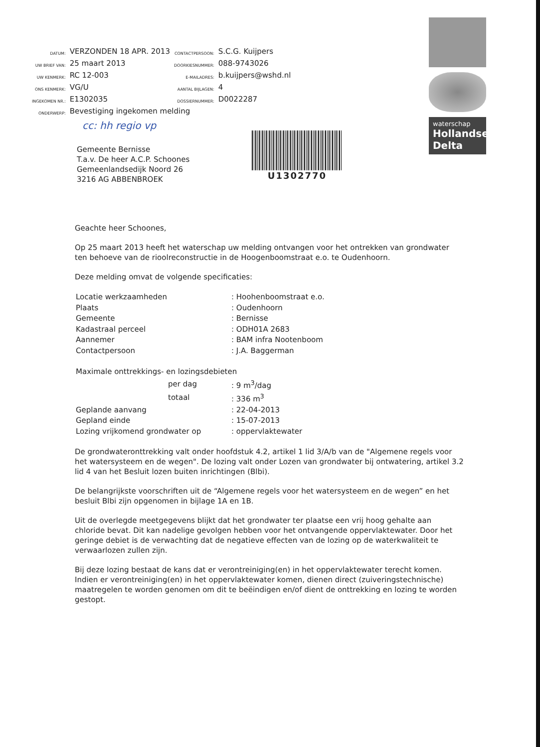| DATUM: | VERZONDEN 18 APR. 2013 | CONTACTPERSOON: | S.C.G. Kuijpers |
| UW BRIEF VAN: | 25 maart 2013 | DOORKIESNUMMER: | 088-9743026 |
| UW KENMERK: | RC 12-003 | E-MAILADRES: | b.kuijpers@wshd.nl |
| ONS KENMERK: | VG/U | AANTAL BIJLAGEN: | 4 |
| INGEKOMEN NR.: | E1302035 | DOSSIERNUMMER: | D0022287 |
| ONDERWERP: | Bevestiging ingekomen melding | | |
cc: hh regio vp
waterschap
Hollandse
Delta
Gemeente Bernisse
T.a.v. De heer A.C.P. Schoones
Gemeenlandsedijk Noord 26
3216 AG ABBENBROEK
U1302770
Geachte heer Schoones,
Op 25 maart 2013 heeft het waterschap uw melding ontvangen voor het ontrekken van grondwater ten behoeve van de rioolreconstructie in de Hoogenboomstraat e.o. te Oudenhoorn.
Deze melding omvat de volgende specificaties:
| Locatie werkzaamheden | : Hoohenboomstraat e.o. |
| Plaats | : Oudenhoorn |
| Gemeente | : Bernisse |
| Kadastraal perceel | : ODH01A 2683 |
| Aannemer | : BAM infra Nootenboom |
| Contactpersoon | : J.A. Baggerman |
| Maximale onttrekkings- en lozingsdebieten | |
| per dag | : 9 m<sup>3</sup>/dag |
| totaal | : 336 m<sup>3</sup> |
| Geplande aanvang | : 22-04-2013 |
| Gepland einde | : 15-07-2013 |
| Lozing vrijkomend grondwater op | : oppervlaktewater |
De grondwateronttrekking valt onder hoofdstuk 4.2, artikel 1 lid 3/A/b van de "Algemene regels voor het watersysteem en de wegen". De lozing valt onder Lozen van grondwater bij ontwatering, artikel 3.2 lid 4 van het Besluit lozen buiten inrichtingen (Blbi).
De belangrijkste voorschriften uit de “Algemene regels voor het watersysteem en de wegen” en het besluit Blbi zijn opgenomen in bijlage 1A en 1B.
Uit de overlegde meetgegevens blijkt dat het grondwater ter plaatse een vrij hoog gehalte aan chloride bevat. Dit kan nadelige gevolgen hebben voor het ontvangende oppervlaktewater. Door het geringe debiet is de verwachting dat de negatieve effecten van de lozing op de waterkwaliteit te verwaarlozen zullen zijn.
Bij deze lozing bestaat de kans dat er verontreiniging(en) in het oppervlaktewater terecht komen. Indien er verontreiniging(en) in het oppervlaktewater komen, dienen direct (zuiveringstechnische) maatregelen te worden genomen om dit te beëindigen en/of dient de onttrekking en lozing te worden gestopt.